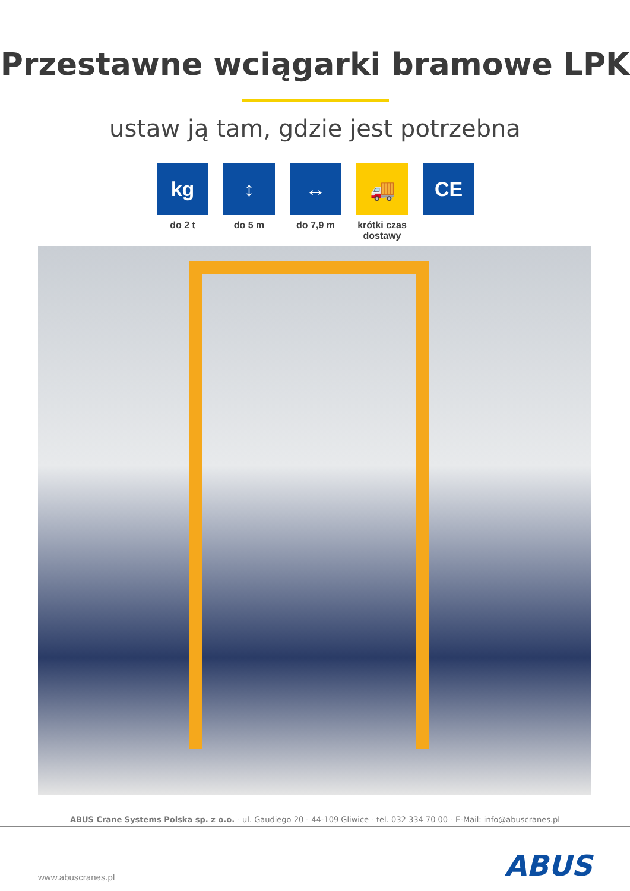Przestawne wciągarki bramowe LPK
ustaw ją tam, gdzie jest potrzebna
kg
do 2 t
↕
do 5 m
↔
do 7,9 m
🚚
krótki czas dostawy
CE
ABUS Crane Systems Polska sp. z o.o. - ul. Gaudiego 20 - 44-109 Gliwice - tel. 032 334 70 00 - E-Mail: info@abuscranes.pl
www.abuscranes.pl ABUS